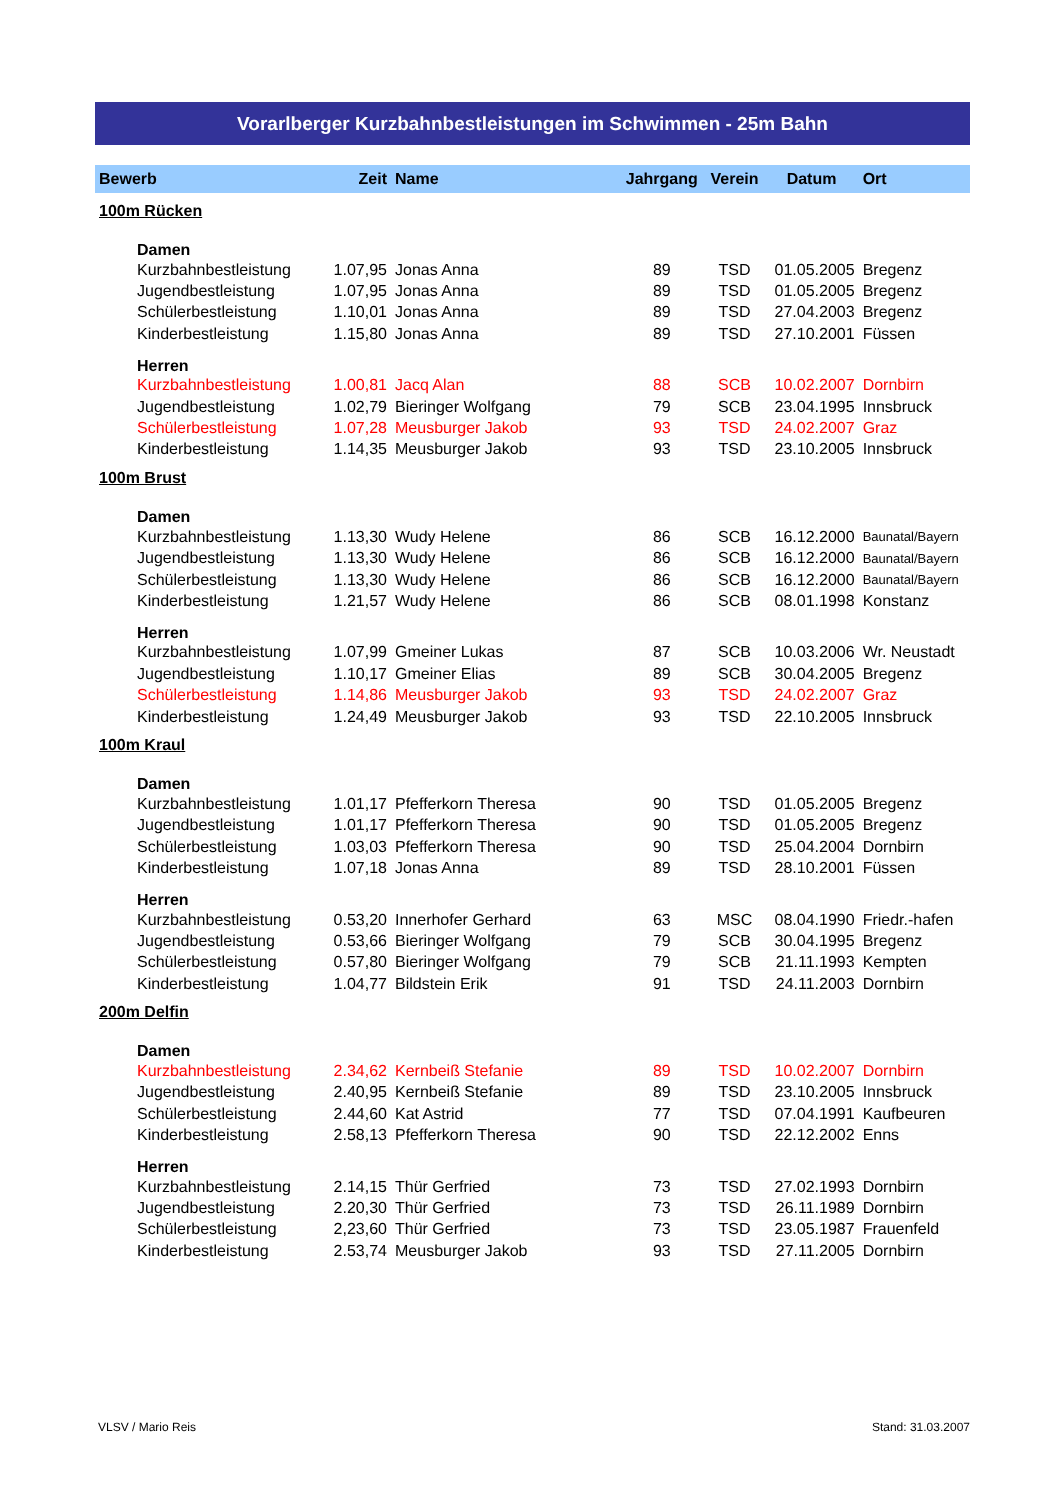Vorarlberger Kurzbahnbestleistungen im Schwimmen - 25m Bahn
| Bewerb | Zeit | Name | Jahrgang | Verein | Datum | Ort |
| --- | --- | --- | --- | --- | --- | --- |
| 100m Rücken | | | | | | |
| Damen | | | | | | |
| Kurzbahnbestleistung | 1.07,95 | Jonas Anna | 89 | TSD | 01.05.2005 | Bregenz |
| Jugendbestleistung | 1.07,95 | Jonas Anna | 89 | TSD | 01.05.2005 | Bregenz |
| Schülerbestleistung | 1.10,01 | Jonas Anna | 89 | TSD | 27.04.2003 | Bregenz |
| Kinderbestleistung | 1.15,80 | Jonas Anna | 89 | TSD | 27.10.2001 | Füssen |
| Herren | | | | | | |
| Kurzbahnbestleistung | 1.00,81 | Jacq Alan | 88 | SCB | 10.02.2007 | Dornbirn |
| Jugendbestleistung | 1.02,79 | Bieringer Wolfgang | 79 | SCB | 23.04.1995 | Innsbruck |
| Schülerbestleistung | 1.07,28 | Meusburger Jakob | 93 | TSD | 24.02.2007 | Graz |
| Kinderbestleistung | 1.14,35 | Meusburger Jakob | 93 | TSD | 23.10.2005 | Innsbruck |
| 100m Brust | | | | | | |
| Damen | | | | | | |
| Kurzbahnbestleistung | 1.13,30 | Wudy Helene | 86 | SCB | 16.12.2000 | Baunatal/Bayern |
| Jugendbestleistung | 1.13,30 | Wudy Helene | 86 | SCB | 16.12.2000 | Baunatal/Bayern |
| Schülerbestleistung | 1.13,30 | Wudy Helene | 86 | SCB | 16.12.2000 | Baunatal/Bayern |
| Kinderbestleistung | 1.21,57 | Wudy Helene | 86 | SCB | 08.01.1998 | Konstanz |
| Herren | | | | | | |
| Kurzbahnbestleistung | 1.07,99 | Gmeiner Lukas | 87 | SCB | 10.03.2006 | Wr. Neustadt |
| Jugendbestleistung | 1.10,17 | Gmeiner Elias | 89 | SCB | 30.04.2005 | Bregenz |
| Schülerbestleistung | 1.14,86 | Meusburger Jakob | 93 | TSD | 24.02.2007 | Graz |
| Kinderbestleistung | 1.24,49 | Meusburger Jakob | 93 | TSD | 22.10.2005 | Innsbruck |
| 100m Kraul | | | | | | |
| Damen | | | | | | |
| Kurzbahnbestleistung | 1.01,17 | Pfefferkorn Theresa | 90 | TSD | 01.05.2005 | Bregenz |
| Jugendbestleistung | 1.01,17 | Pfefferkorn Theresa | 90 | TSD | 01.05.2005 | Bregenz |
| Schülerbestleistung | 1.03,03 | Pfefferkorn Theresa | 90 | TSD | 25.04.2004 | Dornbirn |
| Kinderbestleistung | 1.07,18 | Jonas Anna | 89 | TSD | 28.10.2001 | Füssen |
| Herren | | | | | | |
| Kurzbahnbestleistung | 0.53,20 | Innerhofer Gerhard | 63 | MSC | 08.04.1990 | Friedr.-hafen |
| Jugendbestleistung | 0.53,66 | Bieringer Wolfgang | 79 | SCB | 30.04.1995 | Bregenz |
| Schülerbestleistung | 0.57,80 | Bieringer Wolfgang | 79 | SCB | 21.11.1993 | Kempten |
| Kinderbestleistung | 1.04,77 | Bildstein Erik | 91 | TSD | 24.11.2003 | Dornbirn |
| 200m Delfin | | | | | | |
| Damen | | | | | | |
| Kurzbahnbestleistung | 2.34,62 | Kernbeiß Stefanie | 89 | TSD | 10.02.2007 | Dornbirn |
| Jugendbestleistung | 2.40,95 | Kernbeiß Stefanie | 89 | TSD | 23.10.2005 | Innsbruck |
| Schülerbestleistung | 2.44,60 | Kat Astrid | 77 | TSD | 07.04.1991 | Kaufbeuren |
| Kinderbestleistung | 2.58,13 | Pfefferkorn Theresa | 90 | TSD | 22.12.2002 | Enns |
| Herren | | | | | | |
| Kurzbahnbestleistung | 2.14,15 | Thür Gerfried | 73 | TSD | 27.02.1993 | Dornbirn |
| Jugendbestleistung | 2.20,30 | Thür Gerfried | 73 | TSD | 26.11.1989 | Dornbirn |
| Schülerbestleistung | 2,23,60 | Thür Gerfried | 73 | TSD | 23.05.1987 | Frauenfeld |
| Kinderbestleistung | 2.53,74 | Meusburger Jakob | 93 | TSD | 27.11.2005 | Dornbirn |
VLSV / Mario Reis Stand: 31.03.2007